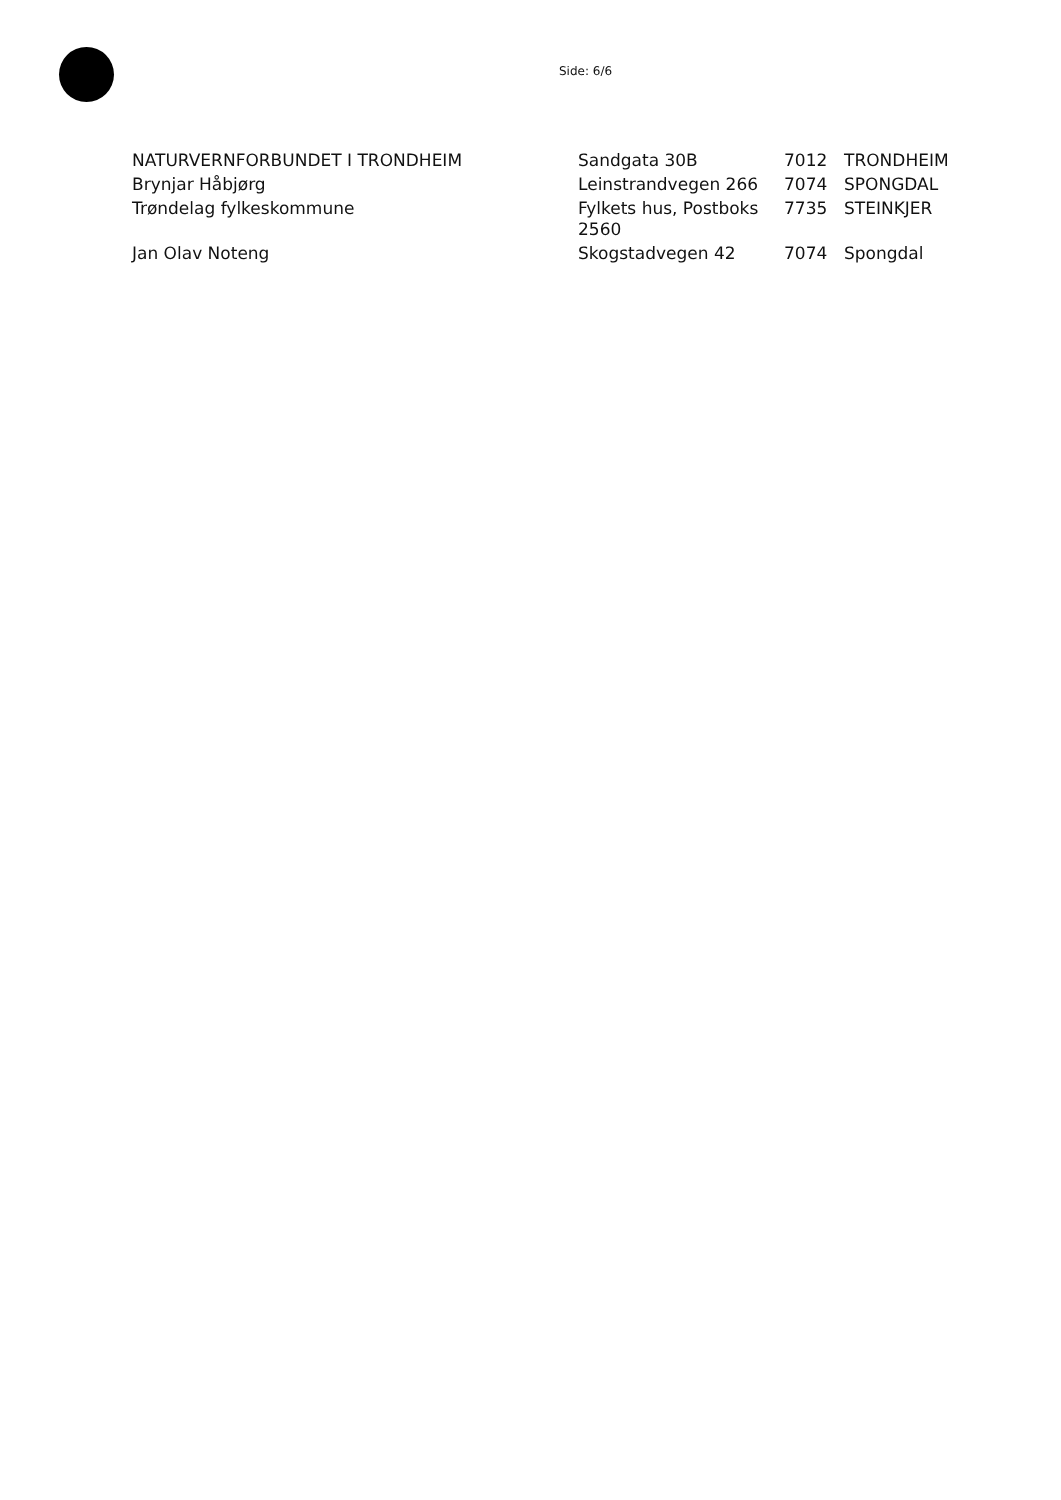Side: 6/6
| NATURVERNFORBUNDET I TRONDHEIM | Sandgata 30B | 7012 | TRONDHEIM |
| Brynjar Håbjørg | Leinstrandvegen 266 | 7074 | SPONGDAL |
| Trøndelag fylkeskommune | Fylkets hus, Postboks 2560 | 7735 | STEINKJER |
| Jan Olav Noteng | Skogstadvegen 42 | 7074 | Spongdal |